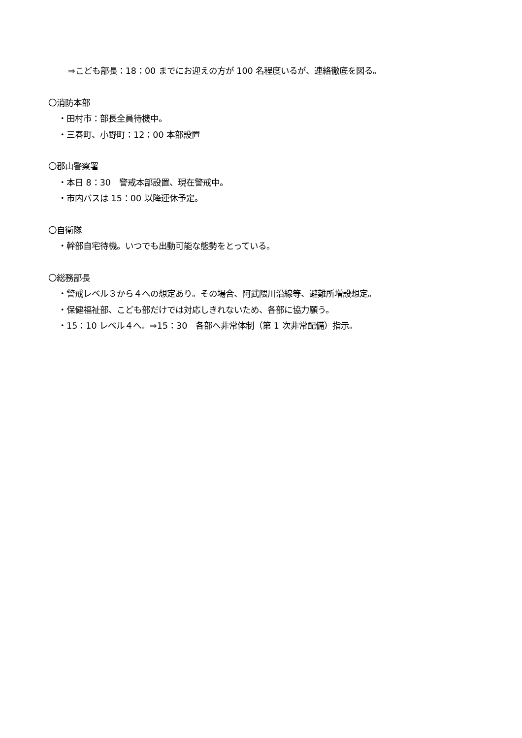⇒こども部長：18：00 までにお迎えの方が 100 名程度いるが、連絡徹底を図る。
〇消防本部
・田村市：部長全員待機中。
・三春町、小野町：12：00 本部設置
〇郡山警察署
・本日 8：30　警戒本部設置、現在警戒中。
・市内バスは 15：00 以降運休予定。
〇自衛隊
・幹部自宅待機。いつでも出動可能な態勢をとっている。
〇総務部長
・警戒レベル３から４への想定あり。その場合、阿武隈川沿線等、避難所増設想定。
・保健福祉部、こども部だけでは対応しきれないため、各部に協力願う。
・15：10 レベル４へ。⇒15：30　各部へ非常体制（第 1 次非常配備）指示。